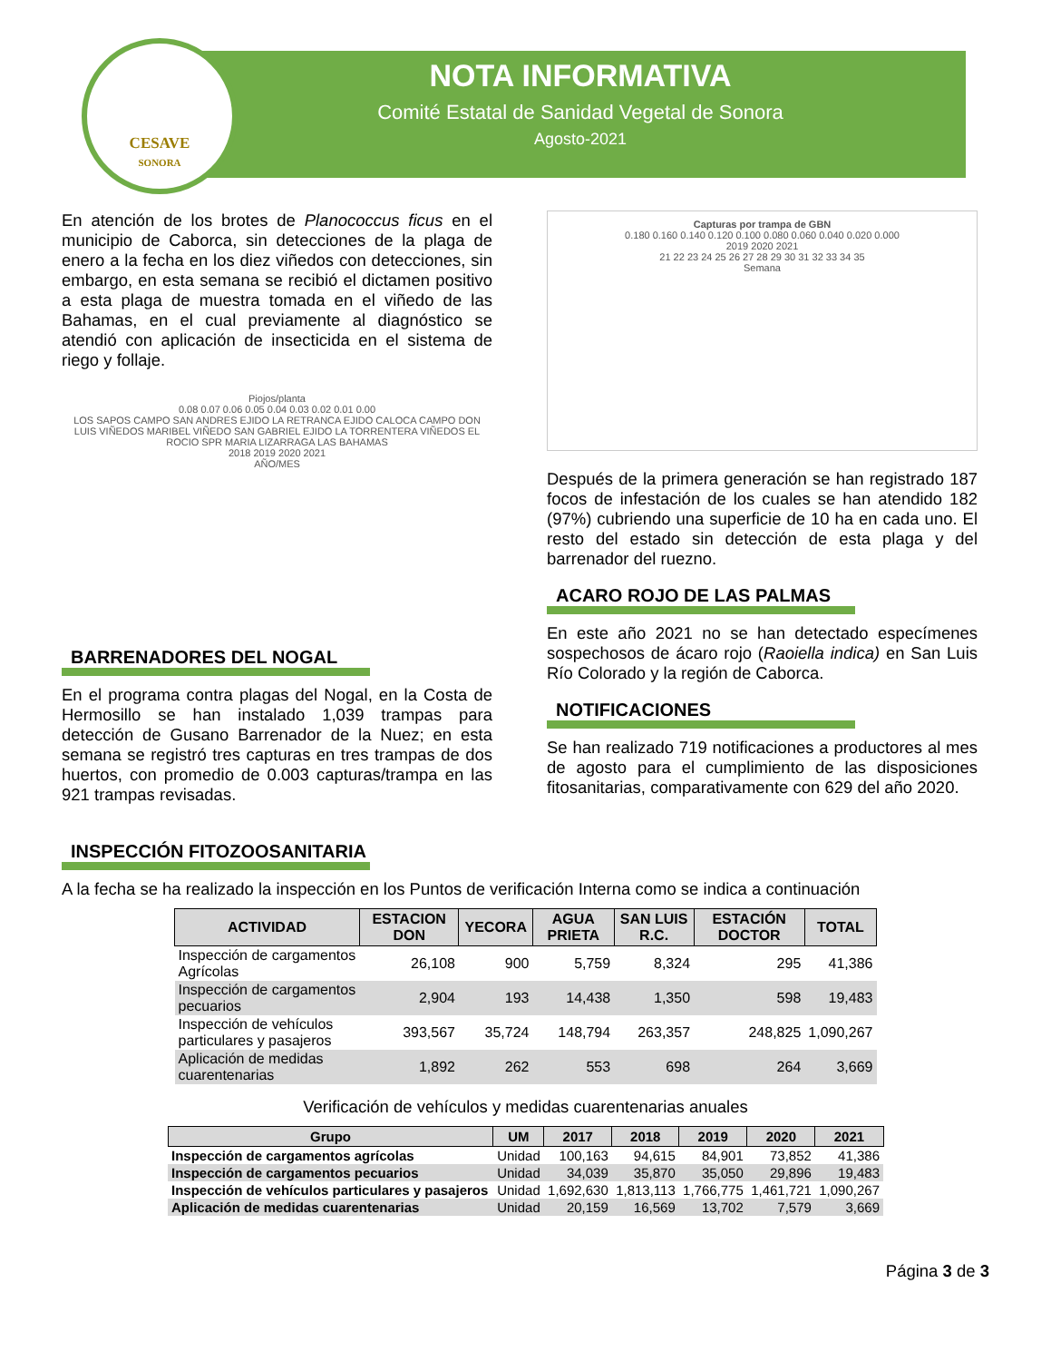CESAVE
SONORA
NOTA INFORMATIVA
Comité Estatal de Sanidad Vegetal de Sonora
Agosto-2021
En atención de los brotes de Planococcus ficus en el municipio de Caborca, sin detecciones de la plaga de enero a la fecha en los diez viñedos con detecciones, sin embargo, en esta semana se recibió el dictamen positivo a esta plaga de muestra tomada en el viñedo de las Bahamas, en el cual previamente al diagnóstico se atendió con aplicación de insecticida en el sistema de riego y follaje.
Piojos/planta
0.08 0.07 0.06 0.05 0.04 0.03 0.02 0.01 0.00
LOS SAPOS CAMPO SAN ANDRES EJIDO LA RETRANCA EJIDO CALOCA CAMPO DON LUIS VIÑEDOS MARIBEL VIÑEDO SAN GABRIEL EJIDO LA TORRENTERA VIÑEDOS EL ROCIO SPR MARIA LIZARRAGA LAS BAHAMAS
2018 2019 2020 2021
AÑO/MES
BARRENADORES DEL NOGAL
En el programa contra plagas del Nogal, en la Costa de Hermosillo se han instalado 1,039 trampas para detección de Gusano Barrenador de la Nuez; en esta semana se registró tres capturas en tres trampas de dos huertos, con promedio de 0.003 capturas/trampa en las 921 trampas revisadas.
Capturas por trampa de GBN
0.180 0.160 0.140 0.120 0.100 0.080 0.060 0.040 0.020 0.000
2019 2020 2021
21 22 23 24 25 26 27 28 29 30 31 32 33 34 35
Semana
Después de la primera generación se han registrado 187 focos de infestación de los cuales se han atendido 182 (97%) cubriendo una superficie de 10 ha en cada uno. El resto del estado sin detección de esta plaga y del barrenador del ruezno.
ACARO ROJO DE LAS PALMAS
En este año 2021 no se han detectado especímenes sospechosos de ácaro rojo (Raoiella indica) en San Luis Río Colorado y la región de Caborca.
NOTIFICACIONES
Se han realizado 719 notificaciones a productores al mes de agosto para el cumplimiento de las disposiciones fitosanitarias, comparativamente con 629 del año 2020.
INSPECCIÓN FITOZOOSANITARIA
A la fecha se ha realizado la inspección en los Puntos de verificación Interna como se indica a continuación
| ACTIVIDAD | ESTACION DON | YECORA | AGUA PRIETA | SAN LUIS R.C. | ESTACIÓN DOCTOR | TOTAL |
| --- | --- | --- | --- | --- | --- | --- |
| Inspección de cargamentos Agrícolas | 26,108 | 900 | 5,759 | 8,324 | 295 | 41,386 |
| Inspección de cargamentos pecuarios | 2,904 | 193 | 14,438 | 1,350 | 598 | 19,483 |
| Inspección de vehículos particulares y pasajeros | 393,567 | 35,724 | 148,794 | 263,357 | 248,825 | 1,090,267 |
| Aplicación de medidas cuarentenarias | 1,892 | 262 | 553 | 698 | 264 | 3,669 |
Verificación de vehículos y medidas cuarentenarias anuales
| Grupo | UM | 2017 | 2018 | 2019 | 2020 | 2021 |
| --- | --- | --- | --- | --- | --- | --- |
| Inspección de cargamentos agrícolas | Unidad | 100,163 | 94,615 | 84,901 | 73,852 | 41,386 |
| Inspección de cargamentos pecuarios | Unidad | 34,039 | 35,870 | 35,050 | 29,896 | 19,483 |
| Inspección de vehículos particulares y pasajeros | Unidad | 1,692,630 | 1,813,113 | 1,766,775 | 1,461,721 | 1,090,267 |
| Aplicación de medidas cuarentenarias | Unidad | 20,159 | 16,569 | 13,702 | 7,579 | 3,669 |
Página 3 de 3